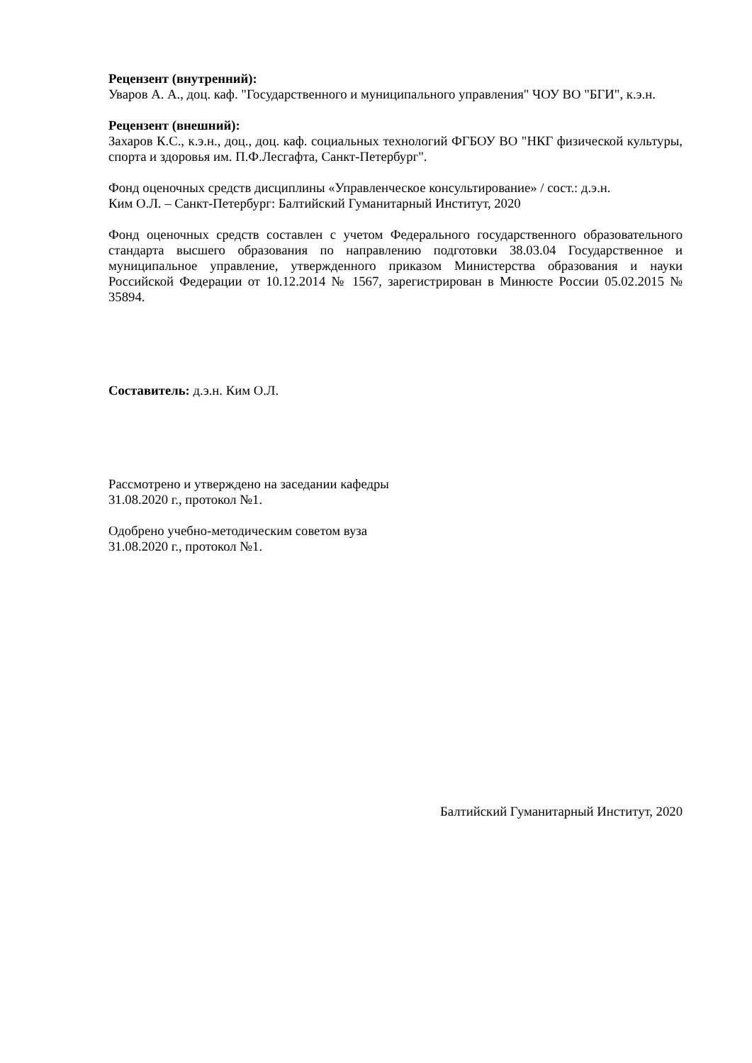Рецензент (внутренний):
Уваров А. А., доц. каф. "Государственного и муниципального управления" ЧОУ ВО "БГИ", к.э.н.
Рецензент (внешний):
Захаров К.С., к.э.н., доц., доц. каф. социальных технологий ФГБОУ ВО "НКГ физической культуры, спорта и здоровья им. П.Ф.Лесгафта, Санкт-Петербург".
Фонд оценочных средств дисциплины «Управленческое консультирование» / сост.: д.э.н.
Ким О.Л. – Санкт-Петербург: Балтийский Гуманитарный Институт, 2020
Фонд оценочных средств составлен с учетом Федерального государственного образовательного стандарта высшего образования по направлению подготовки 38.03.04 Государственное и муниципальное управление, утвержденного приказом Министерства образования и науки Российской Федерации от 10.12.2014 № 1567, зарегистрирован в Минюсте России 05.02.2015 № 35894.
Составитель: д.э.н. Ким О.Л.
Рассмотрено и утверждено на заседании кафедры
31.08.2020 г., протокол №1.
Одобрено учебно-методическим советом вуза
31.08.2020 г., протокол №1.
Балтийский Гуманитарный Институт, 2020